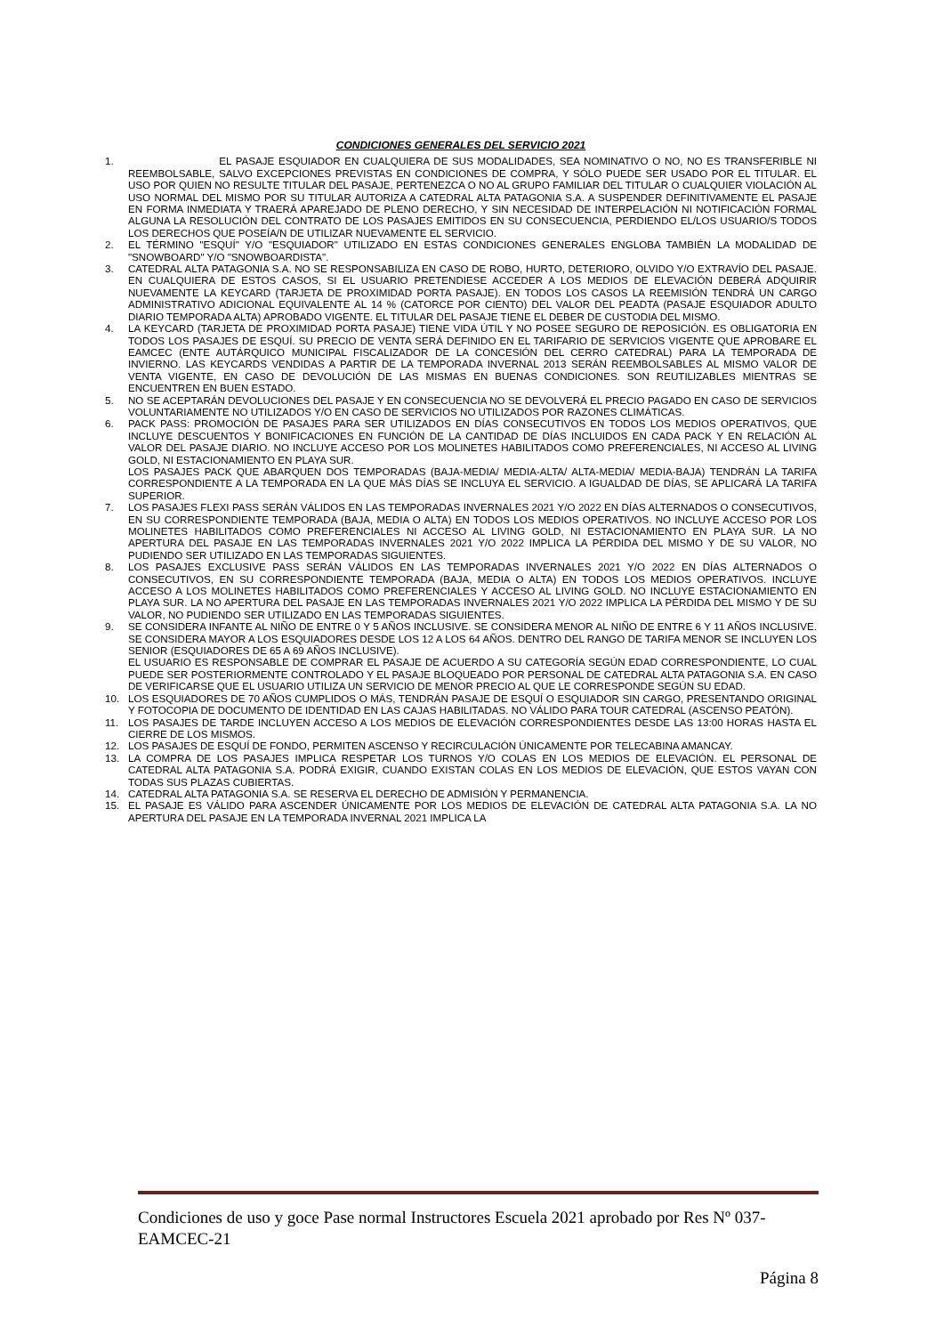CONDICIONES GENERALES DEL SERVICIO 2021
1. EL PASAJE ESQUIADOR EN CUALQUIERA DE SUS MODALIDADES, SEA NOMINATIVO O NO, NO ES TRANSFERIBLE NI REEMBOLSABLE, SALVO EXCEPCIONES PREVISTAS EN CONDICIONES DE COMPRA, Y SÓLO PUEDE SER USADO POR EL TITULAR. EL USO POR QUIEN NO RESULTE TITULAR DEL PASAJE, PERTENEZCA O NO AL GRUPO FAMILIAR DEL TITULAR O CUALQUIER VIOLACIÓN AL USO NORMAL DEL MISMO POR SU TITULAR AUTORIZA A CATEDRAL ALTA PATAGONIA S.A. A SUSPENDER DEFINITIVAMENTE EL PASAJE EN FORMA INMEDIATA Y TRAERÁ APAREJADO DE PLENO DERECHO, Y SIN NECESIDAD DE INTERPELACIÓN NI NOTIFICACIÓN FORMAL ALGUNA LA RESOLUCIÓN DEL CONTRATO DE LOS PASAJES EMITIDOS EN SU CONSECUENCIA, PERDIENDO EL/LOS USUARIO/S TODOS LOS DERECHOS QUE POSEÍA/N DE UTILIZAR NUEVAMENTE EL SERVICIO.
2. EL TÉRMINO "ESQUÍ" Y/O "ESQUIADOR" UTILIZADO EN ESTAS CONDICIONES GENERALES ENGLOBA TAMBIÉN LA MODALIDAD DE "SNOWBOARD" Y/O "SNOWBOARDISTA".
3. CATEDRAL ALTA PATAGONIA S.A. NO SE RESPONSABILIZA EN CASO DE ROBO, HURTO, DETERIORO, OLVIDO Y/O EXTRAVÍO DEL PASAJE. EN CUALQUIERA DE ESTOS CASOS, SI EL USUARIO PRETENDIESE ACCEDER A LOS MEDIOS DE ELEVACIÓN DEBERÁ ADQUIRIR NUEVAMENTE LA KEYCARD (TARJETA DE PROXIMIDAD PORTA PASAJE). EN TODOS LOS CASOS LA REEMISIÓN TENDRÁ UN CARGO ADMINISTRATIVO ADICIONAL EQUIVALENTE AL 14 % (CATORCE POR CIENTO) DEL VALOR DEL PEADTA (PASAJE ESQUIADOR ADULTO DIARIO TEMPORADA ALTA) APROBADO VIGENTE. EL TITULAR DEL PASAJE TIENE EL DEBER DE CUSTODIA DEL MISMO.
4. LA KEYCARD (TARJETA DE PROXIMIDAD PORTA PASAJE) TIENE VIDA ÚTIL Y NO POSEE SEGURO DE REPOSICIÓN. ES OBLIGATORIA EN TODOS LOS PASAJES DE ESQUÍ. SU PRECIO DE VENTA SERÁ DEFINIDO EN EL TARIFARIO DE SERVICIOS VIGENTE QUE APROBARE EL EAMCEC (ENTE AUTÁRQUICO MUNICIPAL FISCALIZADOR DE LA CONCESIÓN DEL CERRO CATEDRAL) PARA LA TEMPORADA DE INVIERNO. LAS KEYCARDS VENDIDAS A PARTIR DE LA TEMPORADA INVERNAL 2013 SERÁN REEMBOLSABLES AL MISMO VALOR DE VENTA VIGENTE, EN CASO DE DEVOLUCIÓN DE LAS MISMAS EN BUENAS CONDICIONES. SON REUTILIZABLES MIENTRAS SE ENCUENTREN EN BUEN ESTADO.
5. NO SE ACEPTARÁN DEVOLUCIONES DEL PASAJE Y EN CONSECUENCIA NO SE DEVOLVERÁ EL PRECIO PAGADO EN CASO DE SERVICIOS VOLUNTARIAMENTE NO UTILIZADOS Y/O EN CASO DE SERVICIOS NO UTILIZADOS POR RAZONES CLIMÁTICAS.
6. PACK PASS: PROMOCIÓN DE PASAJES PARA SER UTILIZADOS EN DÍAS CONSECUTIVOS EN TODOS LOS MEDIOS OPERATIVOS, QUE INCLUYE DESCUENTOS Y BONIFICACIONES EN FUNCIÓN DE LA CANTIDAD DE DÍAS INCLUIDOS EN CADA PACK Y EN RELACIÓN AL VALOR DEL PASAJE DIARIO. NO INCLUYE ACCESO POR LOS MOLINETES HABILITADOS COMO PREFERENCIALES, NI ACCESO AL LIVING GOLD, NI ESTACIONAMIENTO EN PLAYA SUR.
LOS PASAJES PACK QUE ABARQUEN DOS TEMPORADAS (BAJA-MEDIA/ MEDIA-ALTA/ ALTA-MEDIA/ MEDIA-BAJA) TENDRÁN LA TARIFA CORRESPONDIENTE A LA TEMPORADA EN LA QUE MÁS DÍAS SE INCLUYA EL SERVICIO. A IGUALDAD DE DÍAS, SE APLICARÁ LA TARIFA SUPERIOR.
7. LOS PASAJES FLEXI PASS SERÁN VÁLIDOS EN LAS TEMPORADAS INVERNALES 2021 Y/O 2022 EN DÍAS ALTERNADOS O CONSECUTIVOS, EN SU CORRESPONDIENTE TEMPORADA (BAJA, MEDIA O ALTA) EN TODOS LOS MEDIOS OPERATIVOS. NO INCLUYE ACCESO POR LOS MOLINETES HABILITADOS COMO PREFERENCIALES NI ACCESO AL LIVING GOLD, NI ESTACIONAMIENTO EN PLAYA SUR. LA NO APERTURA DEL PASAJE EN LAS TEMPORADAS INVERNALES 2021 Y/O 2022 IMPLICA LA PÉRDIDA DEL MISMO Y DE SU VALOR, NO PUDIENDO SER UTILIZADO EN LAS TEMPORADAS SIGUIENTES.
8. LOS PASAJES EXCLUSIVE PASS SERÁN VÁLIDOS EN LAS TEMPORADAS INVERNALES 2021 Y/O 2022 EN DÍAS ALTERNADOS O CONSECUTIVOS, EN SU CORRESPONDIENTE TEMPORADA (BAJA, MEDIA O ALTA) EN TODOS LOS MEDIOS OPERATIVOS. INCLUYE ACCESO A LOS MOLINETES HABILITADOS COMO PREFERENCIALES Y ACCESO AL LIVING GOLD. NO INCLUYE ESTACIONAMIENTO EN PLAYA SUR. LA NO APERTURA DEL PASAJE EN LAS TEMPORADAS INVERNALES 2021 Y/O 2022 IMPLICA LA PÉRDIDA DEL MISMO Y DE SU VALOR, NO PUDIENDO SER UTILIZADO EN LAS TEMPORADAS SIGUIENTES.
9. SE CONSIDERA INFANTE AL NIÑO DE ENTRE 0 Y 5 AÑOS INCLUSIVE. SE CONSIDERA MENOR AL NIÑO DE ENTRE 6 Y 11 AÑOS INCLUSIVE. SE CONSIDERA MAYOR A LOS ESQUIADORES DESDE LOS 12 A LOS 64 AÑOS. DENTRO DEL RANGO DE TARIFA MENOR SE INCLUYEN LOS SENIOR (ESQUIADORES DE 65 A 69 AÑOS INCLUSIVE).
EL USUARIO ES RESPONSABLE DE COMPRAR EL PASAJE DE ACUERDO A SU CATEGORÍA SEGÚN EDAD CORRESPONDIENTE, LO CUAL PUEDE SER POSTERIORMENTE CONTROLADO Y EL PASAJE BLOQUEADO POR PERSONAL DE CATEDRAL ALTA PATAGONIA S.A. EN CASO DE VERIFICARSE QUE EL USUARIO UTILIZA UN SERVICIO DE MENOR PRECIO AL QUE LE CORRESPONDE SEGÚN SU EDAD.
10. LOS ESQUIADORES DE 70 AÑOS CUMPLIDOS O MÁS, TENDRÁN PASAJE DE ESQUÍ O ESQUIADOR SIN CARGO, PRESENTANDO ORIGINAL Y FOTOCOPIA DE DOCUMENTO DE IDENTIDAD EN LAS CAJAS HABILITADAS. NO VÁLIDO PARA TOUR CATEDRAL (ASCENSO PEATÓN).
11. LOS PASAJES DE TARDE INCLUYEN ACCESO A LOS MEDIOS DE ELEVACIÓN CORRESPONDIENTES DESDE LAS 13:00 HORAS HASTA EL CIERRE DE LOS MISMOS.
12. LOS PASAJES DE ESQUÍ DE FONDO, PERMITEN ASCENSO Y RECIRCULACIÓN ÚNICAMENTE POR TELECABINA AMANCAY.
13. LA COMPRA DE LOS PASAJES IMPLICA RESPETAR LOS TURNOS Y/O COLAS EN LOS MEDIOS DE ELEVACIÓN. EL PERSONAL DE CATEDRAL ALTA PATAGONIA S.A. PODRÁ EXIGIR, CUANDO EXISTAN COLAS EN LOS MEDIOS DE ELEVACIÓN, QUE ESTOS VAYAN CON TODAS SUS PLAZAS CUBIERTAS.
14. CATEDRAL ALTA PATAGONIA S.A. SE RESERVA EL DERECHO DE ADMISIÓN Y PERMANENCIA.
15. EL PASAJE ES VÁLIDO PARA ASCENDER ÚNICAMENTE POR LOS MEDIOS DE ELEVACIÓN DE CATEDRAL ALTA PATAGONIA S.A. LA NO APERTURA DEL PASAJE EN LA TEMPORADA INVERNAL 2021 IMPLICA LA
Condiciones de uso y goce Pase normal Instructores Escuela 2021 aprobado por Res Nº 037-EAMCEC-21
Página 8